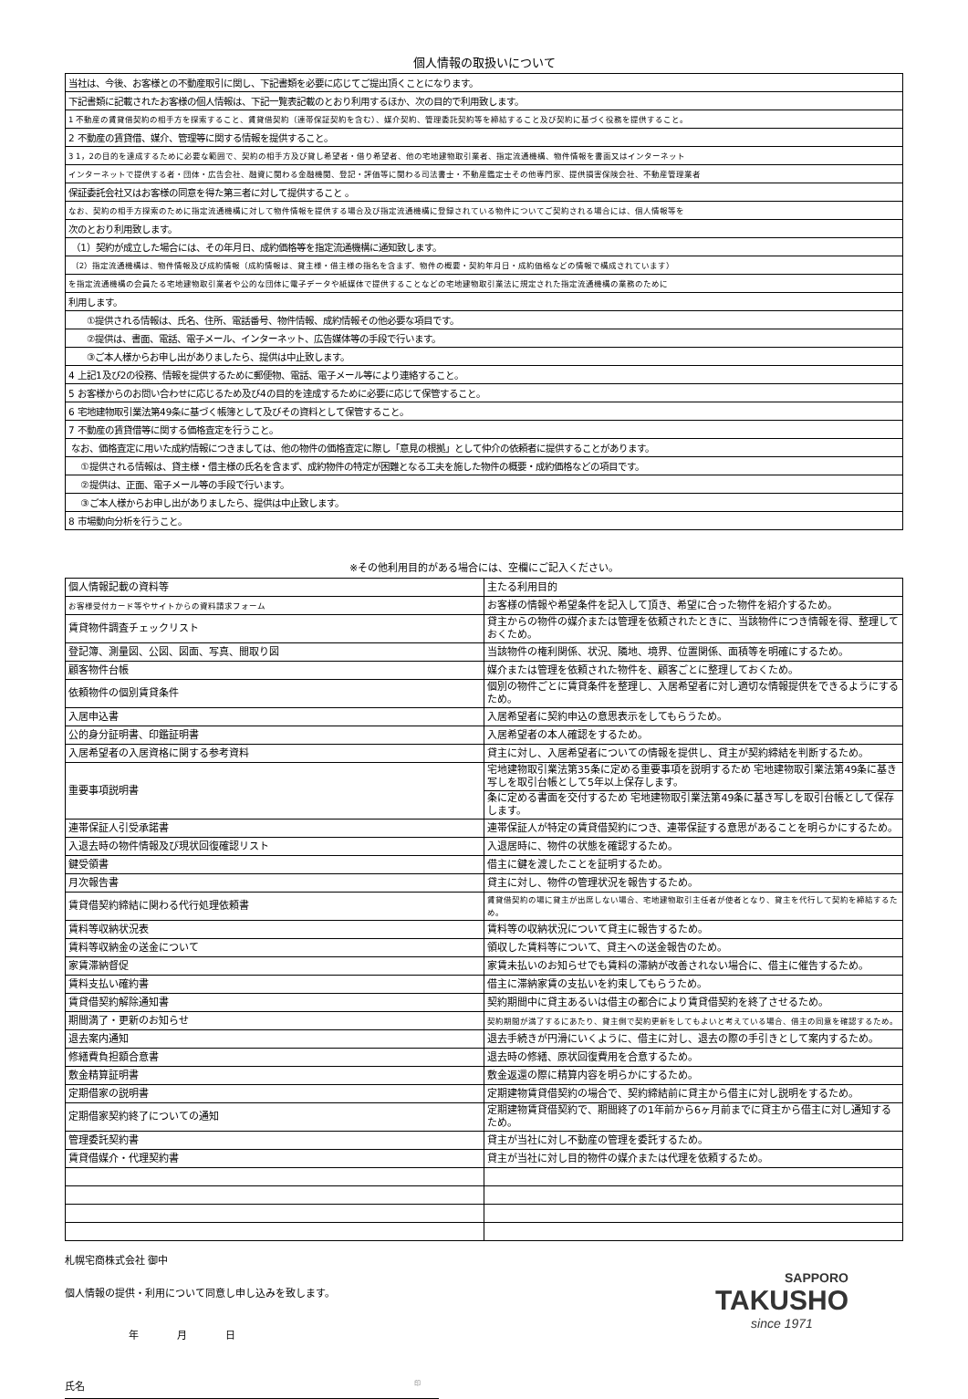個人情報の取扱いについて
| 当社は、今後、お客様との不動産取引に関し、下記書類を必要に応じてご提出頂くことになります。 |
| 下記書類に記載されたお客様の個人情報は、下記一覧表記載のとおり利用するほか、次の目的で利用致します。 |
| 1 不動産の賃貸借契約の相手方を探索すること、賃貸借契約（連帯保証契約を含む）、媒介契約、管理委託契約等を締結すること及び契約に基づく役務を提供すること。 |
| 2 不動産の賃貸借、媒介、管理等に関する情報を提供すること。 |
| 3 1，2の目的を達成するために必要な範囲で、契約の相手方及び貸し希望者・借り希望者、他の宅地建物取引業者、指定流通機構、物件情報を書面又はインターネット |
| インターネットで提供する者・団体・広告会社、融資に関わる金融機関、登記・評価等に関わる司法書士・不動産鑑定士その他専門家、提供損害保険会社、不動産管理業者 |
| 保証委託会社又はお客様の同意を得た第三者に対して提供すること 。 |
| なお、契約の相手方探索のために指定流通機構に対して物件情報を提供する場合及び指定流通機構に登録されている物件についてご契約される場合には、個人情報等を |
| 次のとおり利用致します。 |
| （1）契約が成立した場合には、その年月日、成約価格等を指定流通機構に通知致します。 |
| （2）指定流通機構は、物件情報及び成約情報（成約情報は、貸主様・借主様の指名を含まず、物件の概要・契約年月日・成約価格などの情報で構成されています） |
| を指定流通機構の会員たる宅地建物取引業者や公的な団体に電子データや紙媒体で提供することなどの宅地建物取引業法に規定された指定流通機構の業務のために |
| 利用します。 |
| ①提供される情報は、氏名、住所、電話番号、物件情報、成約情報その他必要な項目です。 |
| ②提供は、書面、電話、電子メール、インターネット、広告媒体等の手段で行います。 |
| ③ご本人様からお申し出がありましたら、提供は中止致します。 |
| 4 上記1及び2の役務、情報を提供するために郵便物、電話、電子メール等により連絡すること。 |
| 5 お客様からのお問い合わせに応じるため及び4の目的を達成するために必要に応じて保管すること。 |
| 6 宅地建物取引業法第49条に基づく帳簿として及びその資料として保管すること。 |
| 7 不動産の賃貸借等に関する価格査定を行うこと。 |
| なお、価格査定に用いた成約情報につきましては、他の物件の価格査定に際し「意見の根拠」として仲介の依頼者に提供することがあります。 |
| ①提供される情報は、貸主様・借主様の氏名を含まず、成約物件の特定が困難となる工夫を施した物件の概要・成約価格などの項目です。 |
| ②提供は、正面、電子メール等の手段で行います。 |
| ③ご本人様からお申し出がありましたら、提供は中止致します。 |
| 8 市場動向分析を行うこと。 |
※その他利用目的がある場合には、空欄にご記入ください。
| 個人情報記載の資料等 | 主たる利用目的 |
| お客様受付カード等やサイトからの資料請求フォーム | お客様の情報や希望条件を記入して頂き、希望に合った物件を紹介するため。 |
| 賃貸物件調査チェックリスト | 貸主からの物件の媒介または管理を依頼されたときに、当該物件につき情報を得、整理しておくため。 |
| 登記簿、測量図、公図、図面、写真、間取り図 | 当該物件の権利関係、状況、隣地、境界、位置関係、面積等を明確にするため。 |
| 顧客物件台帳 | 媒介または管理を依頼された物件を、顧客ごとに整理しておくため。 |
| 依頼物件の個別賃貸条件 | 個別の物件ごとに賃貸条件を整理し、入居希望者に対し適切な情報提供をできるようにするため。 |
| 入居申込書 | 入居希望者に契約申込の意思表示をしてもらうため。 |
| 公的身分証明書、印鑑証明書 | 入居希望者の本人確認をするため。 |
| 入居希望者の入居資格に関する参考資料 | 貸主に対し、入居希望者についての情報を提供し、貸主が契約締結を判断するため。 |
| 重要事項説明書 | 宅地建物取引業法第35条に定める重要事項を説明するため 宅地建物取引業法第49条に基き写しを取引台帳として5年以上保存します。 |
| | 条に定める書面を交付するため 宅地建物取引業法第49条に基き写しを取引台帳として保存します。 |
| 連帯保証人引受承諾書 | 連帯保証人が特定の賃貸借契約につき、連帯保証する意思があることを明らかにするため。 |
| 入退去時の物件情報及び現状回復確認リスト | 入退居時に、物件の状態を確認するため。 |
| 鍵受領書 | 借主に鍵を渡したことを証明するため。 |
| 月次報告書 | 貸主に対し、物件の管理状況を報告するため。 |
| 賃貸借契約締結に関わる代行処理依頼書 | 賃貸借契約の場に貸主が出席しない場合、宅地建物取引主任者が使者となり、貸主を代行して契約を締結するため。 |
| 賃料等収納状況表 | 賃料等の収納状況について貸主に報告するため。 |
| 賃料等収納金の送金について | 領収した賃料等について、貸主への送金報告のため。 |
| 家賃滞納督促 | 家賃未払いのお知らせでも賃料の滞納が改善されない場合に、借主に催告するため。 |
| 賃料支払い確約書 | 借主に滞納家賃の支払いを約束してもらうため。 |
| 賃貸借契約解除通知書 | 契約期間中に貸主あるいは借主の都合により賃貸借契約を終了させるため。 |
| 期間満了・更新のお知らせ | 契約期間が満了するにあたり、貸主側で契約更新をしてもよいと考えている場合、借主の同意を確認するため。 |
| 退去案内通知 | 退去手続きが円滑にいくように、借主に対し、退去の際の手引きとして案内するため。 |
| 修繕費負担額合意書 | 退去時の修繕、原状回復費用を合意するため。 |
| 敷金精算証明書 | 敷金返還の際に精算内容を明らかにするため。 |
| 定期借家の説明書 | 定期建物賃貸借契約の場合で、契約締結前に貸主から借主に対し説明をするため。 |
| 定期借家契約終了についての通知 | 定期建物賃貸借契約で、期間終了の1年前から6ヶ月前までに貸主から借主に対し通知するため。 |
| 管理委託契約書 | 貸主が当社に対し不動産の管理を委託するため。 |
| 賃貸借媒介・代理契約書 | 貸主が当社に対し目的物件の媒介または代理を依頼するため。 |
札幌宅商株式会社 御中
個人情報の提供・利用について同意し申し込みを致します。
年 月 日
氏名 印
SAPPORO
TAKUSHO
since 1971